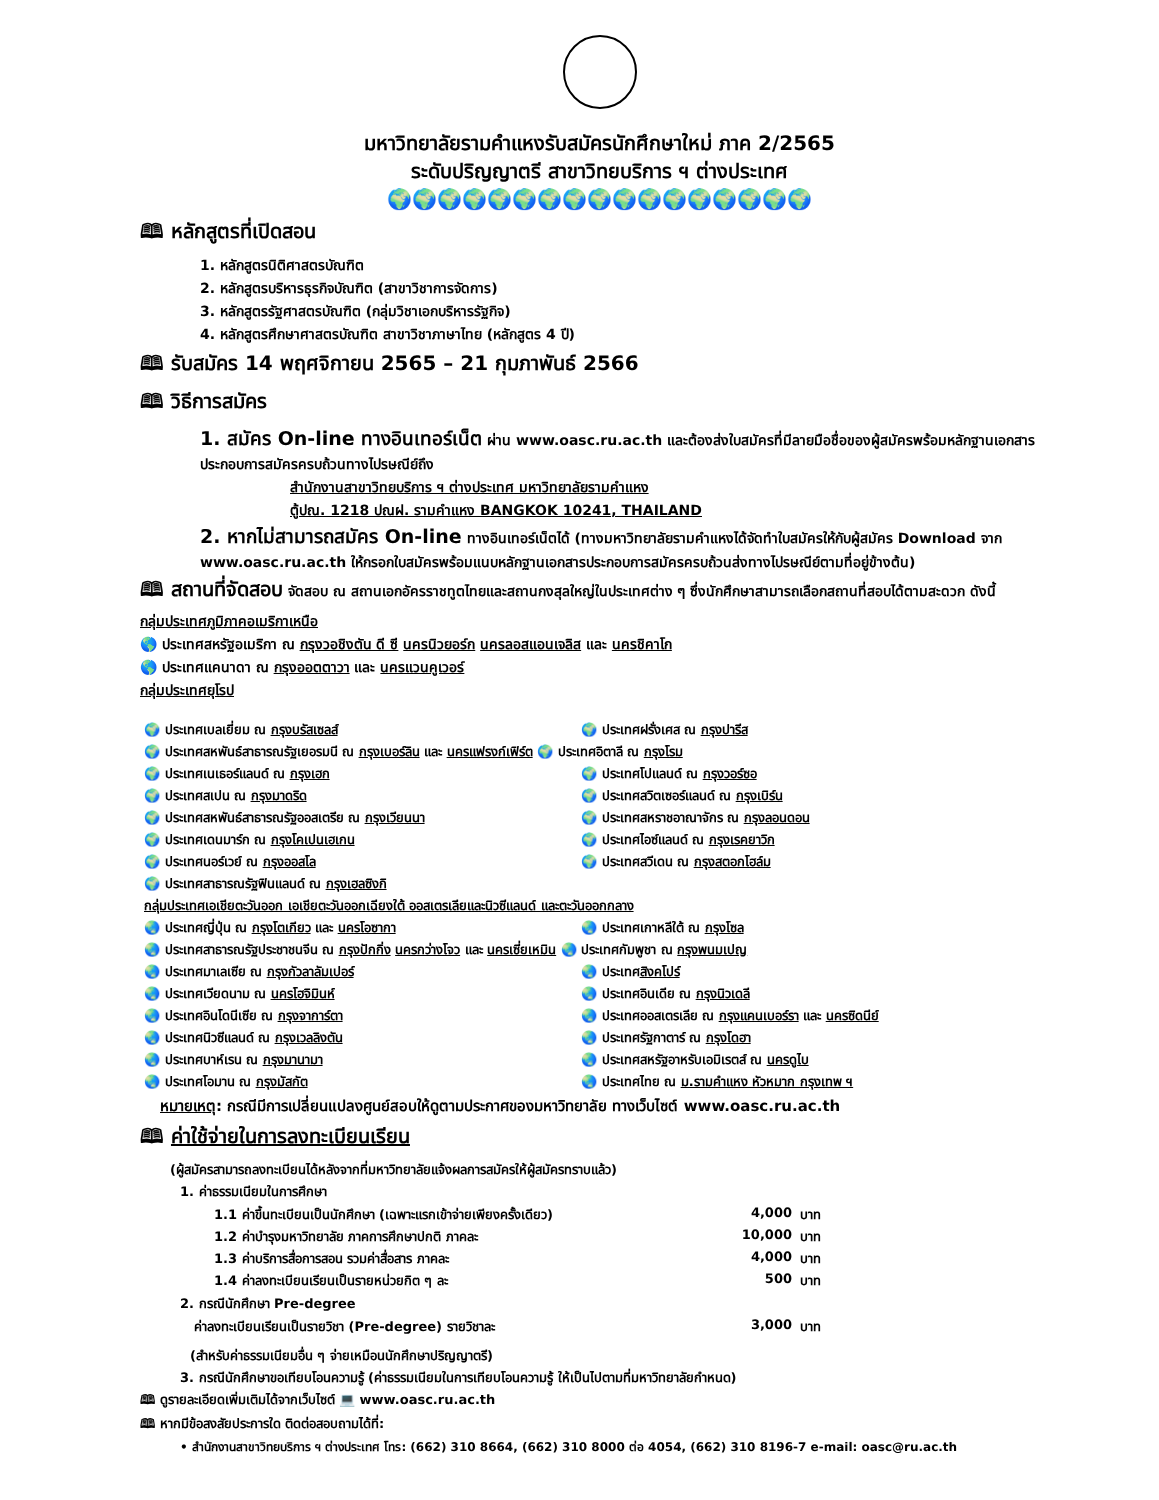มหาวิทยาลัยรามคำแหงรับสมัครนักศึกษาใหม่ ภาค 2/2565
ระดับปริญญาตรี สาขาวิทยบริการ ฯ ต่างประเทศ
🌍🌍🌍🌍🌍🌍🌍🌍🌍🌍🌍🌍🌍🌍🌍🌍🌍
🕮 หลักสูตรที่เปิดสอน
1. หลักสูตรนิติศาสตรบัณฑิต
2. หลักสูตรบริหารธุรกิจบัณฑิต (สาขาวิชาการจัดการ)
3. หลักสูตรรัฐศาสตรบัณฑิต (กลุ่มวิชาเอกบริหารรัฐกิจ)
4. หลักสูตรศึกษาศาสตรบัณฑิต สาขาวิชาภาษาไทย (หลักสูตร 4 ปี)
🕮 รับสมัคร 14 พฤศจิกายน 2565 – 21 กุมภาพันธ์ 2566
🕮 วิธีการสมัคร
1. สมัคร On-line ทางอินเทอร์เน็ต ผ่าน www.oasc.ru.ac.th และต้องส่งใบสมัครที่มีลายมือชื่อของผู้สมัครพร้อมหลักฐานเอกสารประกอบการสมัครครบถ้วนทางไปรษณีย์ถึง
สำนักงานสาขาวิทยบริการ ฯ ต่างประเทศ มหาวิทยาลัยรามคำแหง
ตู้ปณ. 1218 ปณฝ. รามคำแหง BANGKOK 10241, THAILAND
2. หากไม่สามารถสมัคร On-line ทางอินเทอร์เน็ตได้ (ทางมหาวิทยาลัยรามคำแหงได้จัดทำใบสมัครให้กับผู้สมัคร Download จาก www.oasc.ru.ac.th ให้กรอกใบสมัครพร้อมแนบหลักฐานเอกสารประกอบการสมัครครบถ้วนส่งทางไปรษณีย์ตามที่อยู่ข้างต้น)
🕮 สถานที่จัดสอบ จัดสอบ ณ สถานเอกอัครราชทูตไทยและสถานกงสุลใหญ่ในประเทศต่าง ๆ ซึ่งนักศึกษาสามารถเลือกสถานที่สอบได้ตามสะดวก ดังนี้
กลุ่มประเทศภูมิภาคอเมริกาเหนือ
🌎 ประเทศสหรัฐอเมริกา ณ กรุงวอชิงตัน ดี ซี นครนิวยอร์ก นครลอสแอนเจลิส และ นครชิคาโก
🌎 ประเทศแคนาดา ณ กรุงออตตาวา และ นครแวนคูเวอร์
กลุ่มประเทศยุโรป
| 🌍 ประเทศเบลเยี่ยม ณ กรุงบรัสเซลส์ | 🌍 ประเทศฝรั่งเศส ณ กรุงปารีส |
| 🌍 ประเทศสหพันธ์สาธารณรัฐเยอรมนี ณ กรุงเบอร์ลิน และ นครแฟรงก์เฟิร์ต 🌍 ประเทศอิตาลี ณ กรุงโรม | |
| 🌍 ประเทศเนเธอร์แลนด์ ณ กรุงเฮก | 🌍 ประเทศโปแลนด์ ณ กรุงวอร์ซอ |
| 🌍 ประเทศสเปน ณ กรุงมาดริด | 🌍 ประเทศสวิตเซอร์แลนด์ ณ กรุงเบิร์น |
| 🌍 ประเทศสหพันธ์สาธารณรัฐออสเตรีย ณ กรุงเวียนนา | 🌍 ประเทศสหราชอาณาจักร ณ กรุงลอนดอน |
| 🌍 ประเทศเดนมาร์ก ณ กรุงโคเปนเฮเกน | 🌍 ประเทศไอซ์แลนด์ ณ กรุงเรคยาวิก |
| 🌍 ประเทศนอร์เวย์ ณ กรุงออสโล | 🌍 ประเทศสวีเดน ณ กรุงสตอกโฮล์ม |
| 🌍 ประเทศสาธารณรัฐฟินแลนด์ ณ กรุงเฮลซิงกิ | |
| กลุ่มประเทศเอเชียตะวันออก เอเชียตะวันออกเฉียงใต้ ออสเตรเลียและนิวซีแลนด์ และตะวันออกกลาง | |
| 🌏 ประเทศญี่ปุ่น ณ กรุงโตเกียว และ นครโอซากา | 🌏 ประเทศเกาหลีใต้ ณ กรุงโซล |
| 🌏 ประเทศสาธารณรัฐประชาชนจีน ณ กรุงปักกิ่ง นครกว่างโจว และ นครเซี่ยเหมิน 🌏 ประเทศกัมพูชา ณ กรุงพนมเปญ | |
| 🌏 ประเทศมาเลเซีย ณ กรุงกัวลาลัมเปอร์ | 🌏 ประเทศ สิงคโปร์ |
| 🌏 ประเทศเวียดนาม ณ นครโฮจิมินห์ | 🌏 ประเทศอินเดีย ณ กรุงนิวเดลี |
| 🌏 ประเทศอินโดนีเซีย ณ กรุงจาการ์ตา | 🌏 ประเทศออสเตรเลีย ณ กรุงแคนเบอร์รา และ นครซิดนีย์ |
| 🌏 ประเทศนิวซีแลนด์ ณ กรุงเวลลิงตัน | 🌏 ประเทศรัฐกาตาร์ ณ กรุงโดฮา |
| 🌏 ประเทศบาห์เรน ณ กรุงมานามา | 🌏 ประเทศสหรัฐอาหรับเอมิเรตส์ ณ นครดูไบ |
| 🌏 ประเทศโอมาน ณ กรุงมัสกัต | 🌏 ประเทศไทย ณ ม.รามคำแหง หัวหมาก กรุงเทพ ฯ |
หมายเหตุ: กรณีมีการเปลี่ยนแปลงศูนย์สอบให้ดูตามประกาศของมหาวิทยาลัย ทางเว็บไซต์ www.oasc.ru.ac.th
🕮 ค่าใช้จ่ายในการลงทะเบียนเรียน
(ผู้สมัครสามารถลงทะเบียนได้หลังจากที่มหาวิทยาลัยแจ้งผลการสมัครให้ผู้สมัครทราบแล้ว)
1. ค่าธรรมเนียมในการศึกษา
| 1.1 ค่าขึ้นทะเบียนเป็นนักศึกษา (เฉพาะแรกเข้าจ่ายเพียงครั้งเดียว) | 4,000 | บาท |
| 1.2 ค่าบำรุงมหาวิทยาลัย ภาคการศึกษาปกติ ภาคละ | 10,000 | บาท |
| 1.3 ค่าบริการสื่อการสอน รวมค่าสื่อสาร ภาคละ | 4,000 | บาท |
| 1.4 ค่าลงทะเบียนเรียนเป็นรายหน่วยกิต ๆ ละ | 500 | บาท |
2. กรณีนักศึกษา Pre-degree
| ค่าลงทะเบียนเรียนเป็นรายวิชา (Pre-degree) รายวิชาละ | 3,000 | บาท |
(สำหรับค่าธรรมเนียมอื่น ๆ จ่ายเหมือนนักศึกษาปริญญาตรี)
3. กรณีนักศึกษาขอเทียบโอนความรู้ (ค่าธรรมเนียมในการเทียบโอนความรู้ ให้เป็นไปตามที่มหาวิทยาลัยกำหนด)
🕮 ดูรายละเอียดเพิ่มเติมได้จากเว็บไซต์ 💻 www.oasc.ru.ac.th
🕮 หากมีข้อสงสัยประการใด ติดต่อสอบถามได้ที่:
• สำนักงานสาขาวิทยบริการ ฯ ต่างประเทศ โทร: (662) 310 8664, (662) 310 8000 ต่อ 4054, (662) 310 8196-7 e-mail: oasc@ru.ac.th